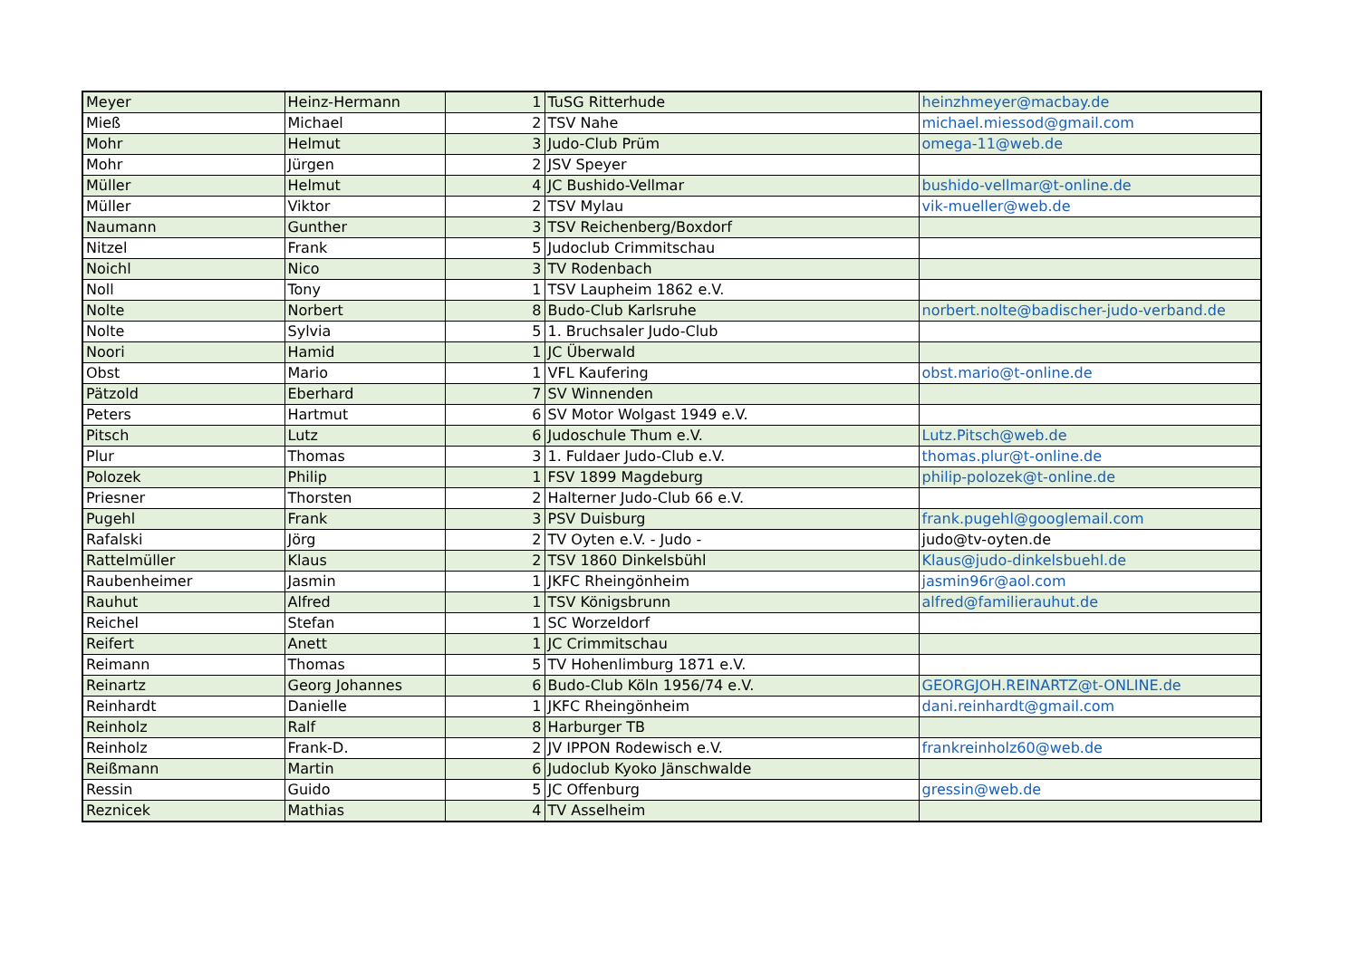| Meyer | Heinz-Hermann | 1 | TuSG Ritterhude | heinzhmeyer@macbay.de |
| Mieß | Michael | 2 | TSV Nahe | michael.miessod@gmail.com |
| Mohr | Helmut | 3 | Judo-Club Prüm | omega-11@web.de |
| Mohr | Jürgen | 2 | JSV Speyer | |
| Müller | Helmut | 4 | JC Bushido-Vellmar | bushido-vellmar@t-online.de |
| Müller | Viktor | 2 | TSV Mylau | vik-mueller@web.de |
| Naumann | Gunther | 3 | TSV Reichenberg/Boxdorf | |
| Nitzel | Frank | 5 | Judoclub Crimmitschau | |
| Noichl | Nico | 3 | TV Rodenbach | |
| Noll | Tony | 1 | TSV Laupheim 1862 e.V. | |
| Nolte | Norbert | 8 | Budo-Club Karlsruhe | norbert.nolte@badischer-judo-verband.de |
| Nolte | Sylvia | 5 | 1. Bruchsaler Judo-Club | |
| Noori | Hamid | 1 | JC Überwald | |
| Obst | Mario | 1 | VFL Kaufering | obst.mario@t-online.de |
| Pätzold | Eberhard | 7 | SV Winnenden | |
| Peters | Hartmut | 6 | SV Motor Wolgast 1949 e.V. | |
| Pitsch | Lutz | 6 | Judoschule Thum e.V. | Lutz.Pitsch@web.de |
| Plur | Thomas | 3 | 1. Fuldaer Judo-Club e.V. | thomas.plur@t-online.de |
| Polozek | Philip | 1 | FSV 1899 Magdeburg | philip-polozek@t-online.de |
| Priesner | Thorsten | 2 | Halterner Judo-Club 66 e.V. | |
| Pugehl | Frank | 3 | PSV Duisburg | frank.pugehl@googlemail.com |
| Rafalski | Jörg | 2 | TV Oyten e.V. - Judo - | judo@tv-oyten.de |
| Rattelmüller | Klaus | 2 | TSV 1860 Dinkelsbühl | Klaus@judo-dinkelsbuehl.de |
| Raubenheimer | Jasmin | 1 | JKFC Rheingönheim | jasmin96r@aol.com |
| Rauhut | Alfred | 1 | TSV Königsbrunn | alfred@familierauhut.de |
| Reichel | Stefan | 1 | SC Worzeldorf | |
| Reifert | Anett | 1 | JC Crimmitschau | |
| Reimann | Thomas | 5 | TV Hohenlimburg 1871 e.V. | |
| Reinartz | Georg Johannes | 6 | Budo-Club Köln 1956/74 e.V. | GEORGJOH.REINARTZ@t-ONLINE.de |
| Reinhardt | Danielle | 1 | JKFC Rheingönheim | dani.reinhardt@gmail.com |
| Reinholz | Ralf | 8 | Harburger TB | |
| Reinholz | Frank-D. | 2 | JV IPPON Rodewisch e.V. | frankreinholz60@web.de |
| Reißmann | Martin | 6 | Judoclub Kyoko Jänschwalde | |
| Ressin | Guido | 5 | JC Offenburg | gressin@web.de |
| Reznicek | Mathias | 4 | TV Asselheim | |